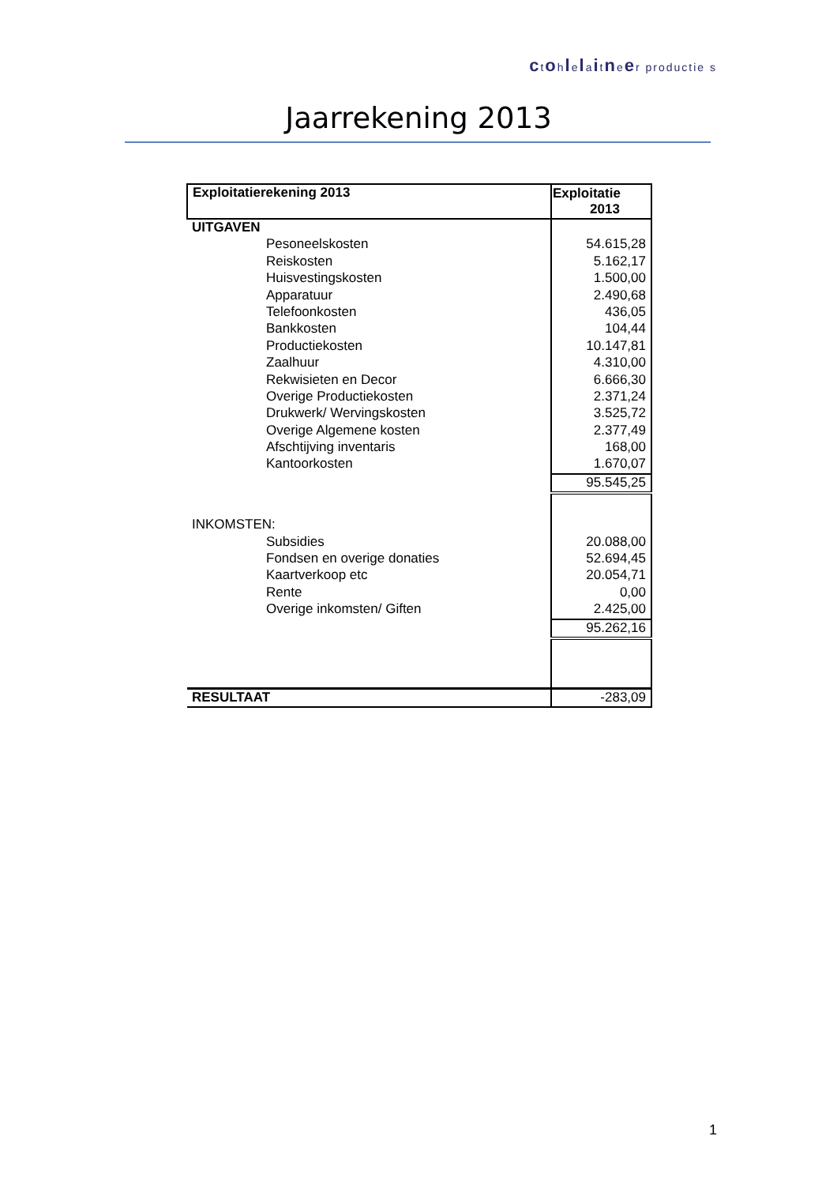ctohlelaitneer productie s
Jaarrekening 2013
| Exploitatierekening 2013 | Exploitatie 2013 |
| --- | --- |
| UITGAVEN | |
| Pesoneelskosten | 54.615,28 |
| Reiskosten | 5.162,17 |
| Huisvestingskosten | 1.500,00 |
| Apparatuur | 2.490,68 |
| Telefoonkosten | 436,05 |
| Bankkosten | 104,44 |
| Productiekosten | 10.147,81 |
| Zaalhuur | 4.310,00 |
| Rekwisieten en Decor | 6.666,30 |
| Overige Productiekosten | 2.371,24 |
| Drukwerk/ Wervingskosten | 3.525,72 |
| Overige Algemene kosten | 2.377,49 |
| Afschtijving inventaris | 168,00 |
| Kantoorkosten | 1.670,07 |
| | 95.545,25 |
| INKOMSTEN: | |
| Subsidies | 20.088,00 |
| Fondsen en overige donaties | 52.694,45 |
| Kaartverkoop etc | 20.054,71 |
| Rente | 0,00 |
| Overige inkomsten/ Giften | 2.425,00 |
| | 95.262,16 |
| RESULTAAT | -283,09 |
1